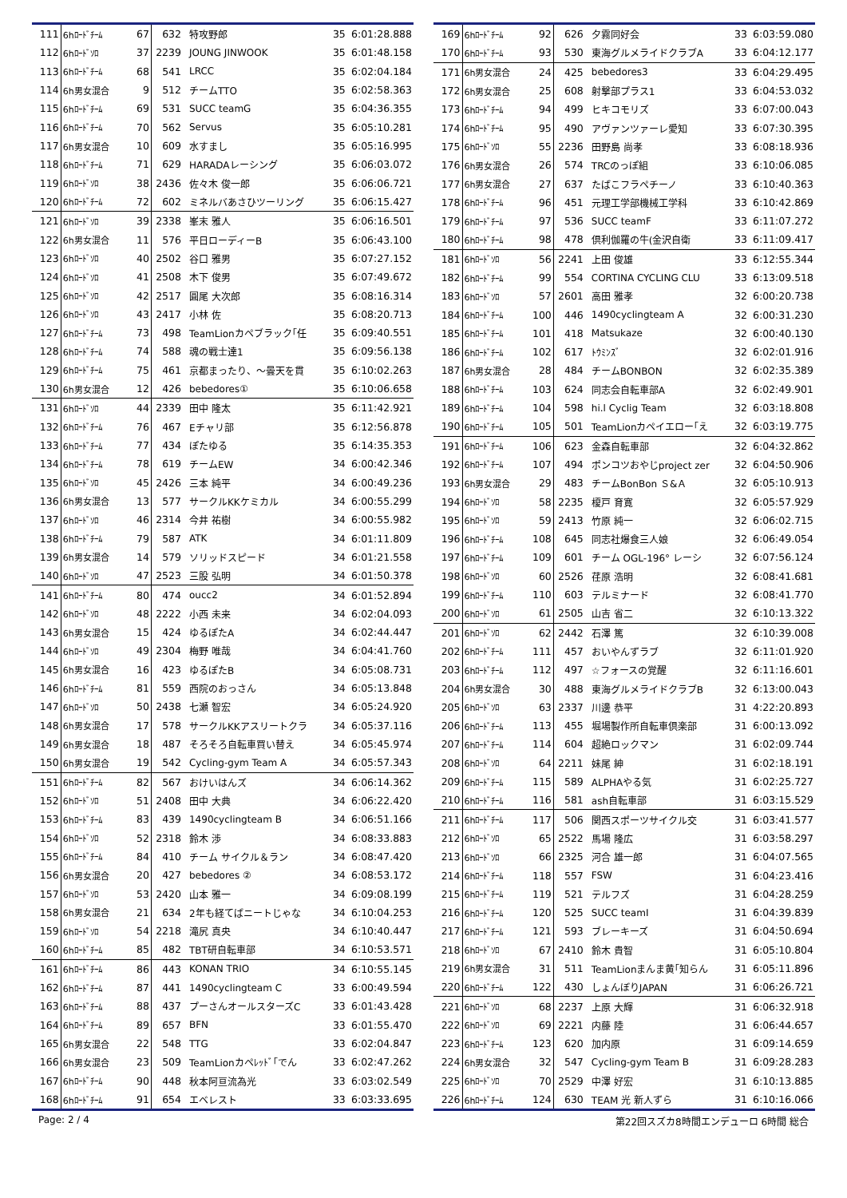| 111 | 6hﾛｰﾄﾞﾁｰﾑ | 67 | 632 | 特攻野郎 | 35 | 6:01:28.888 |
| 112 | 6hﾛｰﾄﾞｿﾛ | 37 | 2239 | JOUNG JINWOOK | 35 | 6:01:48.158 |
| 113 | 6hﾛｰﾄﾞﾁｰﾑ | 68 | 541 | LRCC | 35 | 6:02:04.184 |
| 114 | 6h男女混合 | 9 | 512 | チームTTO | 35 | 6:02:58.363 |
| 115 | 6hﾛｰﾄﾞﾁｰﾑ | 69 | 531 | SUCC teamG | 35 | 6:04:36.355 |
| 116 | 6hﾛｰﾄﾞﾁｰﾑ | 70 | 562 | Servus | 35 | 6:05:10.281 |
| 117 | 6h男女混合 | 10 | 609 | 水すまし | 35 | 6:05:16.995 |
| 118 | 6hﾛｰﾄﾞﾁｰﾑ | 71 | 629 | HARADAレーシング | 35 | 6:06:03.072 |
| 119 | 6hﾛｰﾄﾞｿﾛ | 38 | 2436 | 佐々木 俊一郎 | 35 | 6:06:06.721 |
| 120 | 6hﾛｰﾄﾞﾁｰﾑ | 72 | 602 | ミネルバあさひツーリング | 35 | 6:06:15.427 |
| 121 | 6hﾛｰﾄﾞｿﾛ | 39 | 2338 | 峯末 雅人 | 35 | 6:06:16.501 |
| 122 | 6h男女混合 | 11 | 576 | 平日ローディーB | 35 | 6:06:43.100 |
| 123 | 6hﾛｰﾄﾞｿﾛ | 40 | 2502 | 谷口 雅男 | 35 | 6:07:27.152 |
| 124 | 6hﾛｰﾄﾞｿﾛ | 41 | 2508 | 木下 俊男 | 35 | 6:07:49.672 |
| 125 | 6hﾛｰﾄﾞｿﾛ | 42 | 2517 | 圓尾 大次郎 | 35 | 6:08:16.314 |
| 126 | 6hﾛｰﾄﾞｿﾛ | 43 | 2417 | 小林 佐 | 35 | 6:08:20.713 |
| 127 | 6hﾛｰﾄﾞﾁｰﾑ | 73 | 498 | TeamLionカペブラック｢任 | 35 | 6:09:40.551 |
| 128 | 6hﾛｰﾄﾞﾁｰﾑ | 74 | 588 | 魂の戦士達1 | 35 | 6:09:56.138 |
| 129 | 6hﾛｰﾄﾞﾁｰﾑ | 75 | 461 | 京都まったり、～曇天を貫 | 35 | 6:10:02.263 |
| 130 | 6h男女混合 | 12 | 426 | bebedores① | 35 | 6:10:06.658 |
| 131 | 6hﾛｰﾄﾞｿﾛ | 44 | 2339 | 田中 隆太 | 35 | 6:11:42.921 |
| 132 | 6hﾛｰﾄﾞﾁｰﾑ | 76 | 467 | Eチャリ部 | 35 | 6:12:56.878 |
| 133 | 6hﾛｰﾄﾞﾁｰﾑ | 77 | 434 | ぽたゆる | 35 | 6:14:35.353 |
| 134 | 6hﾛｰﾄﾞﾁｰﾑ | 78 | 619 | チームEW | 34 | 6:00:42.346 |
| 135 | 6hﾛｰﾄﾞｿﾛ | 45 | 2426 | 三本 純平 | 34 | 6:00:49.236 |
| 136 | 6h男女混合 | 13 | 577 | サークルKKケミカル | 34 | 6:00:55.299 |
| 137 | 6hﾛｰﾄﾞｿﾛ | 46 | 2314 | 今井 祐樹 | 34 | 6:00:55.982 |
| 138 | 6hﾛｰﾄﾞﾁｰﾑ | 79 | 587 | ATK | 34 | 6:01:11.809 |
| 139 | 6h男女混合 | 14 | 579 | ソリッドスピード | 34 | 6:01:21.558 |
| 140 | 6hﾛｰﾄﾞｿﾛ | 47 | 2523 | 三股 弘明 | 34 | 6:01:50.378 |
| 141 | 6hﾛｰﾄﾞﾁｰﾑ | 80 | 474 | oucc2 | 34 | 6:01:52.894 |
| 142 | 6hﾛｰﾄﾞｿﾛ | 48 | 2222 | 小西 未来 | 34 | 6:02:04.093 |
| 143 | 6h男女混合 | 15 | 424 | ゆるぽたA | 34 | 6:02:44.447 |
| 144 | 6hﾛｰﾄﾞｿﾛ | 49 | 2304 | 梅野 唯哉 | 34 | 6:04:41.760 |
| 145 | 6h男女混合 | 16 | 423 | ゆるぽたB | 34 | 6:05:08.731 |
| 146 | 6hﾛｰﾄﾞﾁｰﾑ | 81 | 559 | 西院のおっさん | 34 | 6:05:13.848 |
| 147 | 6hﾛｰﾄﾞｿﾛ | 50 | 2438 | 七瀬 智宏 | 34 | 6:05:24.920 |
| 148 | 6h男女混合 | 17 | 578 | サークルKKアスリートクラ | 34 | 6:05:37.116 |
| 149 | 6h男女混合 | 18 | 487 | そろそろ自転車買い替え | 34 | 6:05:45.974 |
| 150 | 6h男女混合 | 19 | 542 | Cycling-gym Team A | 34 | 6:05:57.343 |
| 151 | 6hﾛｰﾄﾞﾁｰﾑ | 82 | 567 | おけいはんズ | 34 | 6:06:14.362 |
| 152 | 6hﾛｰﾄﾞｿﾛ | 51 | 2408 | 田中 大典 | 34 | 6:06:22.420 |
| 153 | 6hﾛｰﾄﾞﾁｰﾑ | 83 | 439 | 1490cyclingteam B | 34 | 6:06:51.166 |
| 154 | 6hﾛｰﾄﾞｿﾛ | 52 | 2318 | 鈴木 渉 | 34 | 6:08:33.883 |
| 155 | 6hﾛｰﾄﾞﾁｰﾑ | 84 | 410 | チーム サイクル＆ラン | 34 | 6:08:47.420 |
| 156 | 6h男女混合 | 20 | 427 | bebedores ② | 34 | 6:08:53.172 |
| 157 | 6hﾛｰﾄﾞｿﾛ | 53 | 2420 | 山本 雅一 | 34 | 6:09:08.199 |
| 158 | 6h男女混合 | 21 | 634 | 2年も経てばニートじゃな | 34 | 6:10:04.253 |
| 159 | 6hﾛｰﾄﾞｿﾛ | 54 | 2218 | 滝尻 真央 | 34 | 6:10:40.447 |
| 160 | 6hﾛｰﾄﾞﾁｰﾑ | 85 | 482 | TBT研自転車部 | 34 | 6:10:53.571 |
| 161 | 6hﾛｰﾄﾞﾁｰﾑ | 86 | 443 | KONAN TRIO | 34 | 6:10:55.145 |
| 162 | 6hﾛｰﾄﾞﾁｰﾑ | 87 | 441 | 1490cyclingteam C | 33 | 6:00:49.594 |
| 163 | 6hﾛｰﾄﾞﾁｰﾑ | 88 | 437 | プーさんオールスターズC | 33 | 6:01:43.428 |
| 164 | 6hﾛｰﾄﾞﾁｰﾑ | 89 | 657 | BFN | 33 | 6:01:55.470 |
| 165 | 6h男女混合 | 22 | 548 | TTG | 33 | 6:02:04.847 |
| 166 | 6h男女混合 | 23 | 509 | TeamLionカペﾚｯﾄﾞ｢でん | 33 | 6:02:47.262 |
| 167 | 6hﾛｰﾄﾞﾁｰﾑ | 90 | 448 | 秋本阿亘流為光 | 33 | 6:03:02.549 |
| 168 | 6hﾛｰﾄﾞﾁｰﾑ | 91 | 654 | エベレスト | 33 | 6:03:33.695 |
| 169 | 6hﾛｰﾄﾞﾁｰﾑ | 92 | 626 | 夕霧同好会 | 33 | 6:03:59.080 |
| 170 | 6hﾛｰﾄﾞﾁｰﾑ | 93 | 530 | 東海グルメライドクラブA | 33 | 6:04:12.177 |
| 171 | 6h男女混合 | 24 | 425 | bebedores3 | 33 | 6:04:29.495 |
| 172 | 6h男女混合 | 25 | 608 | 射撃部プラス1 | 33 | 6:04:53.032 |
| 173 | 6hﾛｰﾄﾞﾁｰﾑ | 94 | 499 | ヒキコモリズ | 33 | 6:07:00.043 |
| 174 | 6hﾛｰﾄﾞﾁｰﾑ | 95 | 490 | アヴァンツァーレ愛知 | 33 | 6:07:30.395 |
| 175 | 6hﾛｰﾄﾞｿﾛ | 55 | 2236 | 田野島 尚孝 | 33 | 6:08:18.936 |
| 176 | 6h男女混合 | 26 | 574 | TRCのっぽ組 | 33 | 6:10:06.085 |
| 177 | 6h男女混合 | 27 | 637 | たばこフラペチーノ | 33 | 6:10:40.363 |
| 178 | 6hﾛｰﾄﾞﾁｰﾑ | 96 | 451 | 元理工学部機械工学科 | 33 | 6:10:42.869 |
| 179 | 6hﾛｰﾄﾞﾁｰﾑ | 97 | 536 | SUCC teamF | 33 | 6:11:07.272 |
| 180 | 6hﾛｰﾄﾞﾁｰﾑ | 98 | 478 | 倶利伽羅の牛(金沢自衛 | 33 | 6:11:09.417 |
| 181 | 6hﾛｰﾄﾞｿﾛ | 56 | 2241 | 上田 俊雄 | 33 | 6:12:55.344 |
| 182 | 6hﾛｰﾄﾞﾁｰﾑ | 99 | 554 | CORTINA CYCLING CLU | 33 | 6:13:09.518 |
| 183 | 6hﾛｰﾄﾞｿﾛ | 57 | 2601 | 高田 雅孝 | 32 | 6:00:20.738 |
| 184 | 6hﾛｰﾄﾞﾁｰﾑ | 100 | 446 | 1490cyclingteam A | 32 | 6:00:31.230 |
| 185 | 6hﾛｰﾄﾞﾁｰﾑ | 101 | 418 | Matsukaze | 32 | 6:00:40.130 |
| 186 | 6hﾛｰﾄﾞﾁｰﾑ | 102 | 617 | ﾄｳﾐﾝｽﾞ | 32 | 6:02:01.916 |
| 187 | 6h男女混合 | 28 | 484 | チームBONBON | 32 | 6:02:35.389 |
| 188 | 6hﾛｰﾄﾞﾁｰﾑ | 103 | 624 | 同志会自転車部A | 32 | 6:02:49.901 |
| 189 | 6hﾛｰﾄﾞﾁｰﾑ | 104 | 598 | hi.l Cyclig Team | 32 | 6:03:18.808 |
| 190 | 6hﾛｰﾄﾞﾁｰﾑ | 105 | 501 | TeamLionカペイエロー｢え | 32 | 6:03:19.775 |
| 191 | 6hﾛｰﾄﾞﾁｰﾑ | 106 | 623 | 金森自転車部 | 32 | 6:04:32.862 |
| 192 | 6hﾛｰﾄﾞﾁｰﾑ | 107 | 494 | ポンコツおやじproject zer | 32 | 6:04:50.906 |
| 193 | 6h男女混合 | 29 | 483 | チームBonBon Ｓ&Ａ | 32 | 6:05:10.913 |
| 194 | 6hﾛｰﾄﾞｿﾛ | 58 | 2235 | 榎戸 育寛 | 32 | 6:05:57.929 |
| 195 | 6hﾛｰﾄﾞｿﾛ | 59 | 2413 | 竹原 純一 | 32 | 6:06:02.715 |
| 196 | 6hﾛｰﾄﾞﾁｰﾑ | 108 | 645 | 同志社爆食三人娘 | 32 | 6:06:49.054 |
| 197 | 6hﾛｰﾄﾞﾁｰﾑ | 109 | 601 | チーム OGL-196° レーシ | 32 | 6:07:56.124 |
| 198 | 6hﾛｰﾄﾞｿﾛ | 60 | 2526 | 荏原 浩明 | 32 | 6:08:41.681 |
| 199 | 6hﾛｰﾄﾞﾁｰﾑ | 110 | 603 | テルミナード | 32 | 6:08:41.770 |
| 200 | 6hﾛｰﾄﾞｿﾛ | 61 | 2505 | 山吉 省二 | 32 | 6:10:13.322 |
| 201 | 6hﾛｰﾄﾞｿﾛ | 62 | 2442 | 石澤 篤 | 32 | 6:10:39.008 |
| 202 | 6hﾛｰﾄﾞﾁｰﾑ | 111 | 457 | おいやんずラブ | 32 | 6:11:01.920 |
| 203 | 6hﾛｰﾄﾞﾁｰﾑ | 112 | 497 | ☆フォースの覚醒 | 32 | 6:11:16.601 |
| 204 | 6h男女混合 | 30 | 488 | 東海グルメライドクラブB | 32 | 6:13:00.043 |
| 205 | 6hﾛｰﾄﾞｿﾛ | 63 | 2337 | 川邊 恭平 | 31 | 4:22:20.893 |
| 206 | 6hﾛｰﾄﾞﾁｰﾑ | 113 | 455 | 堀場製作所自転車倶楽部 | 31 | 6:00:13.092 |
| 207 | 6hﾛｰﾄﾞﾁｰﾑ | 114 | 604 | 超絶ロックマン | 31 | 6:02:09.744 |
| 208 | 6hﾛｰﾄﾞｿﾛ | 64 | 2211 | 妹尾 紳 | 31 | 6:02:18.191 |
| 209 | 6hﾛｰﾄﾞﾁｰﾑ | 115 | 589 | ALPHAやる気 | 31 | 6:02:25.727 |
| 210 | 6hﾛｰﾄﾞﾁｰﾑ | 116 | 581 | ash自転車部 | 31 | 6:03:15.529 |
| 211 | 6hﾛｰﾄﾞﾁｰﾑ | 117 | 506 | 関西スポーツサイクル交 | 31 | 6:03:41.577 |
| 212 | 6hﾛｰﾄﾞｿﾛ | 65 | 2522 | 馬場 隆広 | 31 | 6:03:58.297 |
| 213 | 6hﾛｰﾄﾞｿﾛ | 66 | 2325 | 河合 雄一郎 | 31 | 6:04:07.565 |
| 214 | 6hﾛｰﾄﾞﾁｰﾑ | 118 | 557 | FSW | 31 | 6:04:23.416 |
| 215 | 6hﾛｰﾄﾞﾁｰﾑ | 119 | 521 | テルフズ | 31 | 6:04:28.259 |
| 216 | 6hﾛｰﾄﾞﾁｰﾑ | 120 | 525 | SUCC teamI | 31 | 6:04:39.839 |
| 217 | 6hﾛｰﾄﾞﾁｰﾑ | 121 | 593 | ブレーキーズ | 31 | 6:04:50.694 |
| 218 | 6hﾛｰﾄﾞｿﾛ | 67 | 2410 | 鈴木 貴智 | 31 | 6:05:10.804 |
| 219 | 6h男女混合 | 31 | 511 | TeamLionまんま黄｢知らん | 31 | 6:05:11.896 |
| 220 | 6hﾛｰﾄﾞﾁｰﾑ | 122 | 430 | しょんぼりJAPAN | 31 | 6:06:26.721 |
| 221 | 6hﾛｰﾄﾞｿﾛ | 68 | 2237 | 上原 大輝 | 31 | 6:06:32.918 |
| 222 | 6hﾛｰﾄﾞｿﾛ | 69 | 2221 | 内藤 陸 | 31 | 6:06:44.657 |
| 223 | 6hﾛｰﾄﾞﾁｰﾑ | 123 | 620 | 加内原 | 31 | 6:09:14.659 |
| 224 | 6h男女混合 | 32 | 547 | Cycling-gym Team B | 31 | 6:09:28.283 |
| 225 | 6hﾛｰﾄﾞｿﾛ | 70 | 2529 | 中澤 好宏 | 31 | 6:10:13.885 |
| 226 | 6hﾛｰﾄﾞﾁｰﾑ | 124 | 630 | TEAM 光 新人ずら | 31 | 6:10:16.066 |
Page: 2 / 4 第22回スズカ8時間エンデューロ 6時間 総合